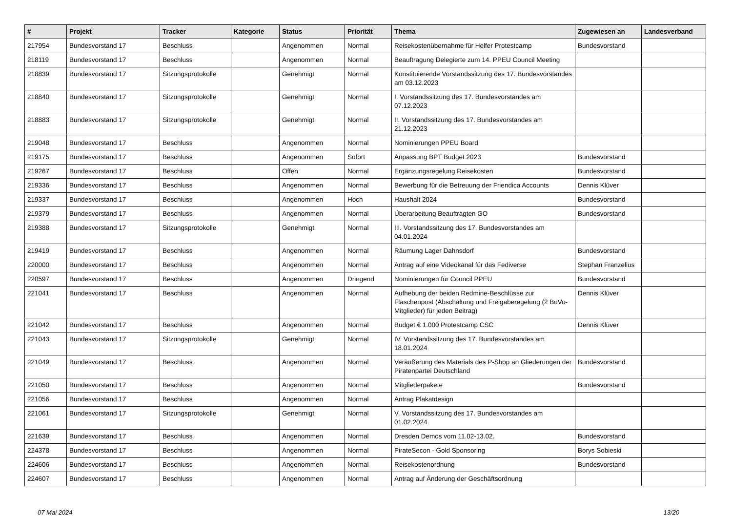| # | Projekt | Tracker | Kategorie | Status | Priorität | Thema | Zugewiesen an | Landesverband |
| --- | --- | --- | --- | --- | --- | --- | --- | --- |
| 217954 | Bundesvorstand 17 | Beschluss | | Angenommen | Normal | Reisekostenübernahme für Helfer Protestcamp | Bundesvorstand | |
| 218119 | Bundesvorstand 17 | Beschluss | | Angenommen | Normal | Beauftragung Delegierte zum 14. PPEU Council Meeting | | |
| 218839 | Bundesvorstand 17 | Sitzungsprotokolle | | Genehmigt | Normal | Konstituierende Vorstandssitzung des 17. Bundesvorstandes am 03.12.2023 | | |
| 218840 | Bundesvorstand 17 | Sitzungsprotokolle | | Genehmigt | Normal | I. Vorstandssitzung des 17. Bundesvorstandes am 07.12.2023 | | |
| 218883 | Bundesvorstand 17 | Sitzungsprotokolle | | Genehmigt | Normal | II. Vorstandssitzung des 17. Bundesvorstandes am 21.12.2023 | | |
| 219048 | Bundesvorstand 17 | Beschluss | | Angenommen | Normal | Nominierungen PPEU Board | | |
| 219175 | Bundesvorstand 17 | Beschluss | | Angenommen | Sofort | Anpassung BPT Budget 2023 | Bundesvorstand | |
| 219267 | Bundesvorstand 17 | Beschluss | | Offen | Normal | Ergänzungsregelung Reisekosten | Bundesvorstand | |
| 219336 | Bundesvorstand 17 | Beschluss | | Angenommen | Normal | Bewerbung für die Betreuung der Friendica Accounts | Dennis Klüver | |
| 219337 | Bundesvorstand 17 | Beschluss | | Angenommen | Hoch | Haushalt 2024 | Bundesvorstand | |
| 219379 | Bundesvorstand 17 | Beschluss | | Angenommen | Normal | Überarbeitung Beauftragten GO | Bundesvorstand | |
| 219388 | Bundesvorstand 17 | Sitzungsprotokolle | | Genehmigt | Normal | III. Vorstandssitzung des 17. Bundesvorstandes am 04.01.2024 | | |
| 219419 | Bundesvorstand 17 | Beschluss | | Angenommen | Normal | Räumung Lager Dahnsdorf | Bundesvorstand | |
| 220000 | Bundesvorstand 17 | Beschluss | | Angenommen | Normal | Antrag auf eine Videokanal für das Fediverse | Stephan Franzelius | |
| 220597 | Bundesvorstand 17 | Beschluss | | Angenommen | Dringend | Nominierungen für Council PPEU | Bundesvorstand | |
| 221041 | Bundesvorstand 17 | Beschluss | | Angenommen | Normal | Aufhebung der beiden Redmine-Beschlüsse zur Flaschenpost (Abschaltung und Freigaberegelung (2 BuVo-Mitglieder) für jeden Beitrag) | Dennis Klüver | |
| 221042 | Bundesvorstand 17 | Beschluss | | Angenommen | Normal | Budget € 1.000 Protestcamp CSC | Dennis Klüver | |
| 221043 | Bundesvorstand 17 | Sitzungsprotokolle | | Genehmigt | Normal | IV. Vorstandssitzung des 17. Bundesvorstandes am 18.01.2024 | | |
| 221049 | Bundesvorstand 17 | Beschluss | | Angenommen | Normal | Veräußerung des Materials des P-Shop an Gliederungen der Piratenpartei Deutschland | Bundesvorstand | |
| 221050 | Bundesvorstand 17 | Beschluss | | Angenommen | Normal | Mitgliederpakete | Bundesvorstand | |
| 221056 | Bundesvorstand 17 | Beschluss | | Angenommen | Normal | Antrag Plakatdesign | | |
| 221061 | Bundesvorstand 17 | Sitzungsprotokolle | | Genehmigt | Normal | V. Vorstandssitzung des 17. Bundesvorstandes am 01.02.2024 | | |
| 221639 | Bundesvorstand 17 | Beschluss | | Angenommen | Normal | Dresden Demos vom 11.02-13.02. | Bundesvorstand | |
| 224378 | Bundesvorstand 17 | Beschluss | | Angenommen | Normal | PirateSecon - Gold Sponsoring | Borys Sobieski | |
| 224606 | Bundesvorstand 17 | Beschluss | | Angenommen | Normal | Reisekostenordnung | Bundesvorstand | |
| 224607 | Bundesvorstand 17 | Beschluss | | Angenommen | Normal | Antrag auf Änderung der Geschäftsordnung | | |
07 Mai 2024 13/20